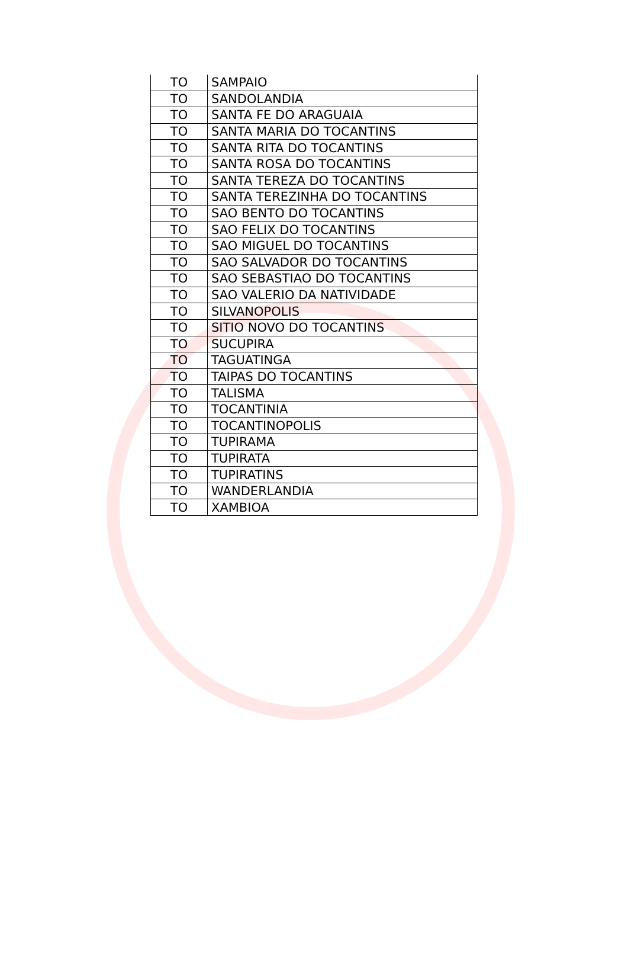| TO | SAMPAIO |
| TO | SANDOLANDIA |
| TO | SANTA FE DO ARAGUAIA |
| TO | SANTA MARIA DO TOCANTINS |
| TO | SANTA RITA DO TOCANTINS |
| TO | SANTA ROSA DO TOCANTINS |
| TO | SANTA TEREZA DO TOCANTINS |
| TO | SANTA TEREZINHA DO TOCANTINS |
| TO | SAO BENTO DO TOCANTINS |
| TO | SAO FELIX DO TOCANTINS |
| TO | SAO MIGUEL DO TOCANTINS |
| TO | SAO SALVADOR DO TOCANTINS |
| TO | SAO SEBASTIAO DO TOCANTINS |
| TO | SAO VALERIO DA NATIVIDADE |
| TO | SILVANOPOLIS |
| TO | SITIO NOVO DO TOCANTINS |
| TO | SUCUPIRA |
| TO | TAGUATINGA |
| TO | TAIPAS DO TOCANTINS |
| TO | TALISMA |
| TO | TOCANTINIA |
| TO | TOCANTINOPOLIS |
| TO | TUPIRAMA |
| TO | TUPIRATA |
| TO | TUPIRATINS |
| TO | WANDERLANDIA |
| TO | XAMBIOA |